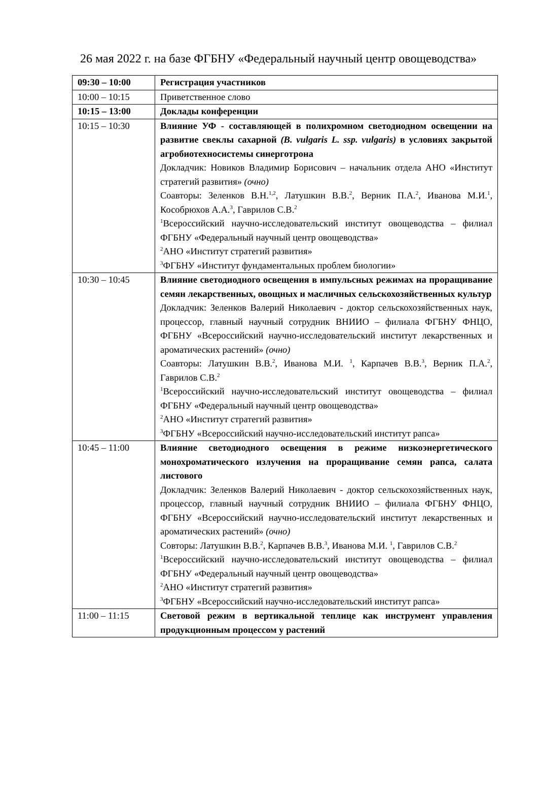26 мая 2022 г. на базе ФГБНУ «Федеральный научный центр овощеводства»
| 09:30 – 10:00 | Регистрация участников |
| 10:00 – 10:15 | Приветственное слово |
| 10:15 – 13:00 | Доклады конференции |
| 10:15 – 10:30 | Влияние УФ - составляющей в полихромном светодиодном освещении на развитие свеклы сахарной (B. vulgaris L. ssp. vulgaris) в условиях закрытой агробиотехносистемы синерготрона Докладчик: Новиков Владимир Борисович – начальник отдела АНО «Институт стратегий развития» (очно) Соавторы: Зеленков В.Н.<sup>1,2</sup>, Латушкин В.В.<sup>2</sup>, Верник П.А.<sup>2</sup>, Иванова М.И.<sup>1</sup>, Кособрюхов А.А.<sup>3</sup>, Гаврилов С.В.<sup>2</sup> <sup>1</sup> Всероссийский научно-исследовательский институт овощеводства – филиал ФГБНУ «Федеральный научный центр овощеводства» <sup>2</sup> АНО «Институт стратегий развития» <sup>3</sup> ФГБНУ «Институт фундаментальных проблем биологии» |
| 10:30 – 10:45 | Влияние светодиодного освещения в импульсных режимах на проращивание семян лекарственных, овощных и масличных сельскохозяйственных культур Докладчик: Зеленков Валерий Николаевич - доктор сельскохозяйственных наук, процессор, главный научный сотрудник ВНИИО – филиала ФГБНУ ФНЦО, ФГБНУ «Всероссийский научно-исследовательский институт лекарственных и ароматических растений» (очно) Соавторы: Латушкин В.В.<sup>2</sup>, Иванова М.И. <sup>1</sup>, Карпачев В.В.<sup>3</sup>, Верник П.А.<sup>2</sup>, Гаврилов С.В.<sup>2</sup> <sup>1</sup> Всероссийский научно-исследовательский институт овощеводства – филиал ФГБНУ «Федеральный научный центр овощеводства» <sup>2</sup> АНО «Институт стратегий развития» <sup>3</sup> ФГБНУ «Всероссийский научно-исследовательский институт рапса» |
| 10:45 – 11:00 | Влияние светодиодного освещения в режиме низкоэнергетического монохроматического излучения на проращивание семян рапса, салата листового Докладчик: Зеленков Валерий Николаевич - доктор сельскохозяйственных наук, процессор, главный научный сотрудник ВНИИО – филиала ФГБНУ ФНЦО, ФГБНУ «Всероссийский научно-исследовательский институт лекарственных и ароматических растений» (очно) Совторы: Латушкин В.В.<sup>2</sup>, Карпачев В.В.<sup>3</sup>, Иванова М.И. <sup>1</sup>, Гаврилов С.В.<sup>2</sup> <sup>1</sup> Всероссийский научно-исследовательский институт овощеводства – филиал ФГБНУ «Федеральный научный центр овощеводства» <sup>2</sup> АНО «Институт стратегий развития» <sup>3</sup> ФГБНУ «Всероссийский научно-исследовательский институт рапса» |
| 11:00 – 11:15 | Световой режим в вертикальной теплице как инструмент управления продукционным процессом у растений |